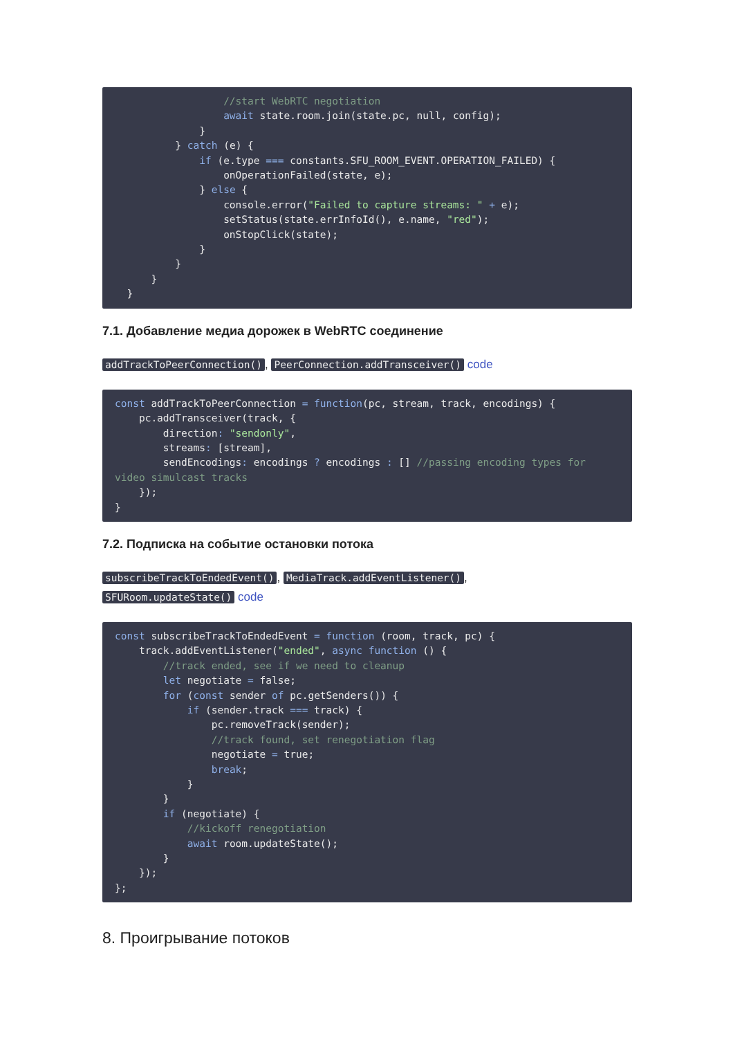//start WebRTC negotiation
                  await state.room.join(state.pc, null, config);
              }
          } catch (e) {
              if (e.type === constants.SFU_ROOM_EVENT.OPERATION_FAILED) {
                  onOperationFailed(state, e);
              } else {
                  console.error("Failed to capture streams: " + e);
                  setStatus(state.errInfoId(), e.name, "red");
                  onStopClick(state);
              }
          }
      }
  }
7.1. Добавление медиа дорожек в WebRTC соединение
addTrackToPeerConnection(), PeerConnection.addTransceiver() code
const addTrackToPeerConnection = function(pc, stream, track, encodings) {
    pc.addTransceiver(track, {
        direction: "sendonly",
        streams: [stream],
        sendEncodings: encodings ? encodings : [] //passing encoding types for video simulcast tracks
    });
}
7.2. Подписка на событие остановки потока
subscribeTrackToEndedEvent(), MediaTrack.addEventListener(),
SFURoom.updateState() code
const subscribeTrackToEndedEvent = function (room, track, pc) {
    track.addEventListener("ended", async function () {
        //track ended, see if we need to cleanup
        let negotiate = false;
        for (const sender of pc.getSenders()) {
            if (sender.track === track) {
                pc.removeTrack(sender);
                //track found, set renegotiation flag
                negotiate = true;
                break;
            }
        }
        if (negotiate) {
            //kickoff renegotiation
            await room.updateState();
        }
    });
};
8. Проигрывание потоков